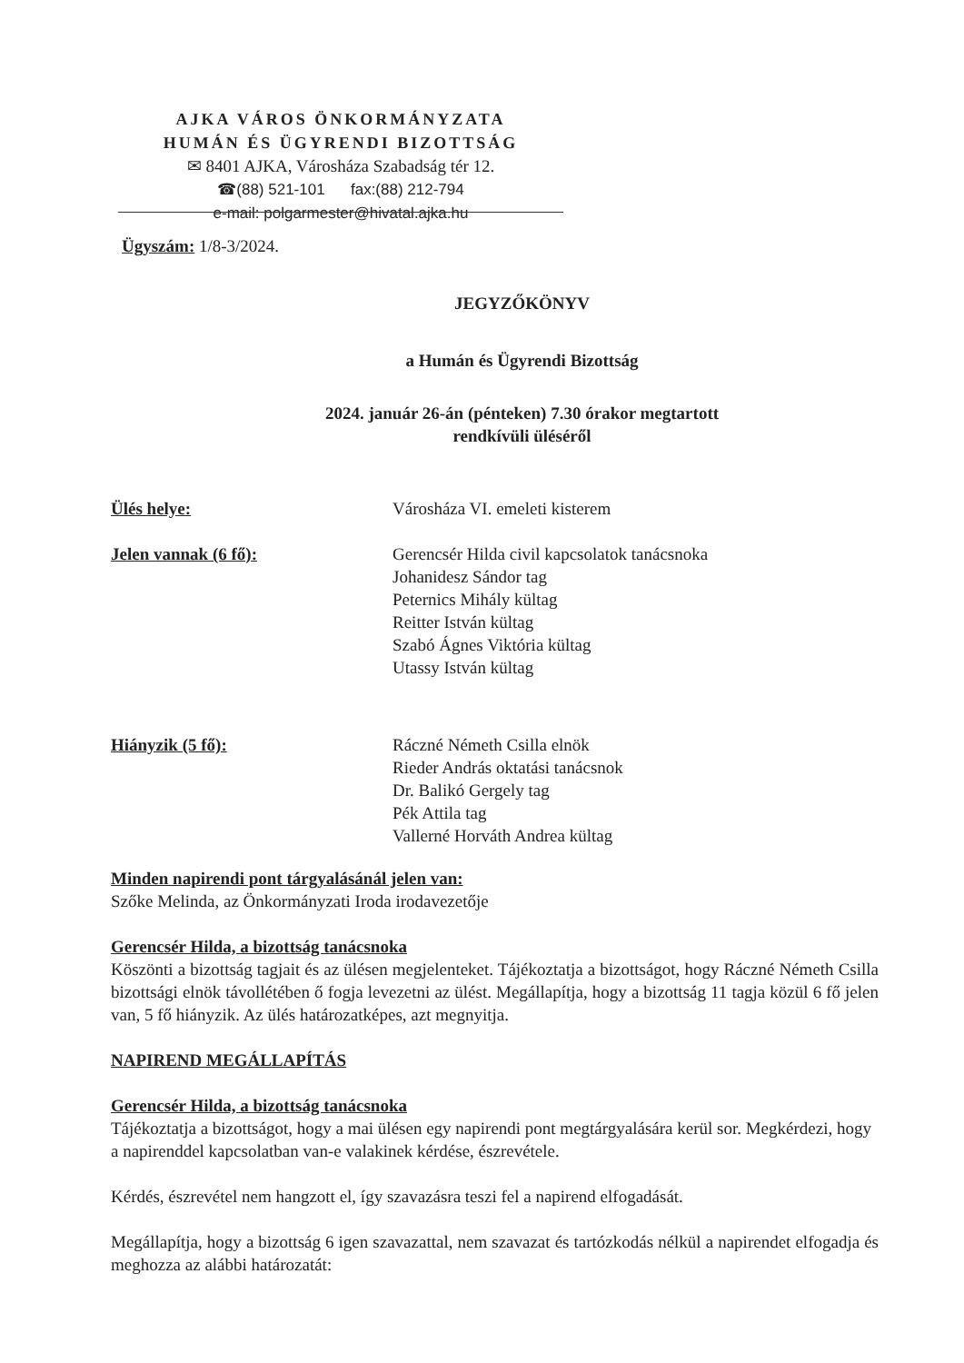AJKA VÁROS ÖNKORMÁNYZATA
HUMÁN ÉS ÜGYRENDI BIZOTTSÁG
✉ 8401 AJKA, Városháza Szabadság tér 12.
☎(88) 521-101 fax:(88) 212-794
e-mail: polgarmester@hivatal.ajka.hu
Ügyszám: 1/8-3/2024.
JEGYZŐKÖNYV
a Humán és Ügyrendi Bizottság
2024. január 26-án (pénteken) 7.30 órakor megtartott
rendkívüli üléséről
Ülés helye: Városháza VI. emeleti kisterem
Jelen vannak (6 fő): Gerencsér Hilda civil kapcsolatok tanácsnoka
Johanidesz Sándor tag
Peternics Mihály kültag
Reitter István kültag
Szabó Ágnes Viktória kültag
Utassy István kültag
Hiányzik (5 fő): Ráczné Németh Csilla elnök
Rieder András oktatási tanácsnok
Dr. Balikó Gergely tag
Pék Attila tag
Vallerné Horváth Andrea kültag
Minden napirendi pont tárgyalásánál jelen van:
Szőke Melinda, az Önkormányzati Iroda irodavezetője
Gerencsér Hilda, a bizottság tanácsnoka
Köszönti a bizottság tagjait és az ülésen megjelenteket. Tájékoztatja a bizottságot, hogy Ráczné Németh Csilla bizottsági elnök távollétében ő fogja levezetni az ülést. Megállapítja, hogy a bizottság 11 tagja közül 6 fő jelen van, 5 fő hiányzik. Az ülés határozatképes, azt megnyitja.
NAPIREND MEGÁLLAPÍTÁS
Gerencsér Hilda, a bizottság tanácsnoka
Tájékoztatja a bizottságot, hogy a mai ülésen egy napirendi pont megtárgyalására kerül sor. Megkérdezi, hogy a napirenddel kapcsolatban van-e valakinek kérdése, észrevétele.
Kérdés, észrevétel nem hangzott el, így szavazásra teszi fel a napirend elfogadását.
Megállapítja, hogy a bizottság 6 igen szavazattal, nem szavazat és tartózkodás nélkül a napirendet elfogadja és meghozza az alábbi határozatát: